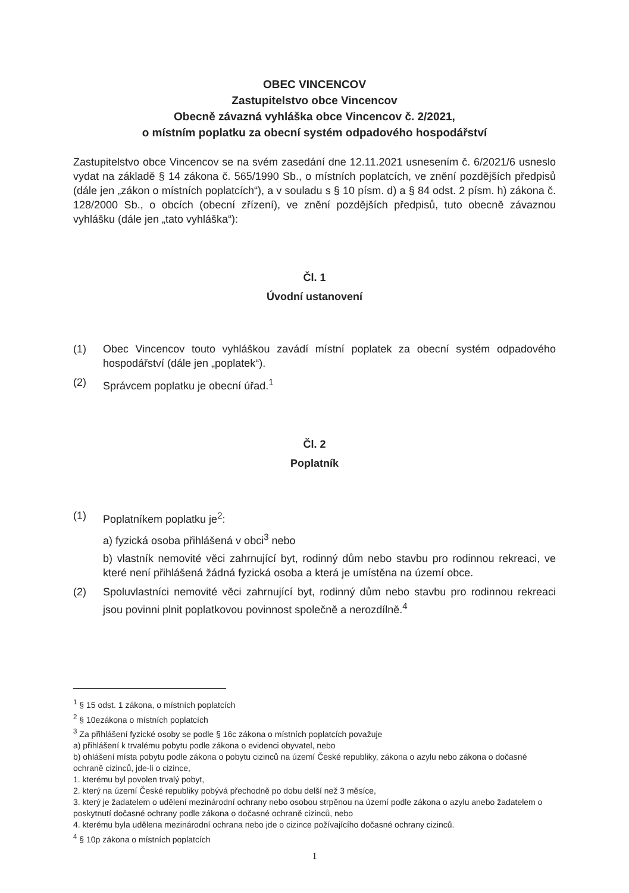OBEC VINCENCOV
Zastupitelstvo obce Vincencov
Obecně závazná vyhláška obce Vincencov č. 2/2021,
o místním poplatku za obecní systém odpadového hospodářství
Zastupitelstvo obce Vincencov se na svém zasedání dne 12.11.2021 usnesením č. 6/2021/6 usneslo vydat na základě § 14 zákona č. 565/1990 Sb., o místních poplatcích, ve znění pozdějších předpisů (dále jen „zákon o místních poplatcích“), a v souladu s § 10 písm. d) a § 84 odst. 2 písm. h) zákona č. 128/2000 Sb., o obcích (obecní zřízení), ve znění pozdějších předpisů, tuto obecně závaznou vyhlášku (dále jen „tato vyhláška“):
Čl. 1
Úvodní ustanovení
(1) Obec Vincencov touto vyhláškou zavádí místní poplatek za obecní systém odpadového hospodářství (dále jen „poplatek“).
(2) Správcem poplatku je obecní úřad.<sup>1</sup>
Čl. 2
Poplatník
(1) Poplatníkem poplatku je<sup>2</sup>:
a) fyzická osoba přihlášená v obci<sup>3</sup> nebo
b) vlastník nemovité věci zahrnující byt, rodinný dům nebo stavbu pro rodinnou rekreaci, ve které není přihlášená žádná fyzická osoba a která je umístěna na území obce.
(2) Spoluvlastníci nemovité věci zahrnující byt, rodinný dům nebo stavbu pro rodinnou rekreaci jsou povinni plnit poplatkovou povinnost společně a nerozdílně.<sup>4</sup>
<sup>1</sup> § 15 odst. 1 zákona, o místních poplatcích
<sup>2</sup> § 10ezákona o místních poplatcích
<sup>3</sup> Za přihlášení fyzické osoby se podle § 16c zákona o místních poplatcích považuje
a) přihlášení k trvalému pobytu podle zákona o evidenci obyvatel, nebo
b) ohlášení místa pobytu podle zákona o pobytu cizinců na území České republiky, zákona o azylu nebo zákona o dočasné ochraně cizinců, jde-li o cizince,
1. kterému byl povolen trvalý pobyt,
2. který na území České republiky pobývá přechodně po dobu delší než 3 měsíce,
3. který je žadatelem o udělení mezinárodní ochrany nebo osobou strpěnou na území podle zákona o azylu anebo žadatelem o poskytnutí dočasné ochrany podle zákona o dočasné ochraně cizinců, nebo
4. kterému byla udělena mezinárodní ochrana nebo jde o cizince požívajícího dočasné ochrany cizinců.
<sup>4</sup> § 10p zákona o místních poplatcích
1